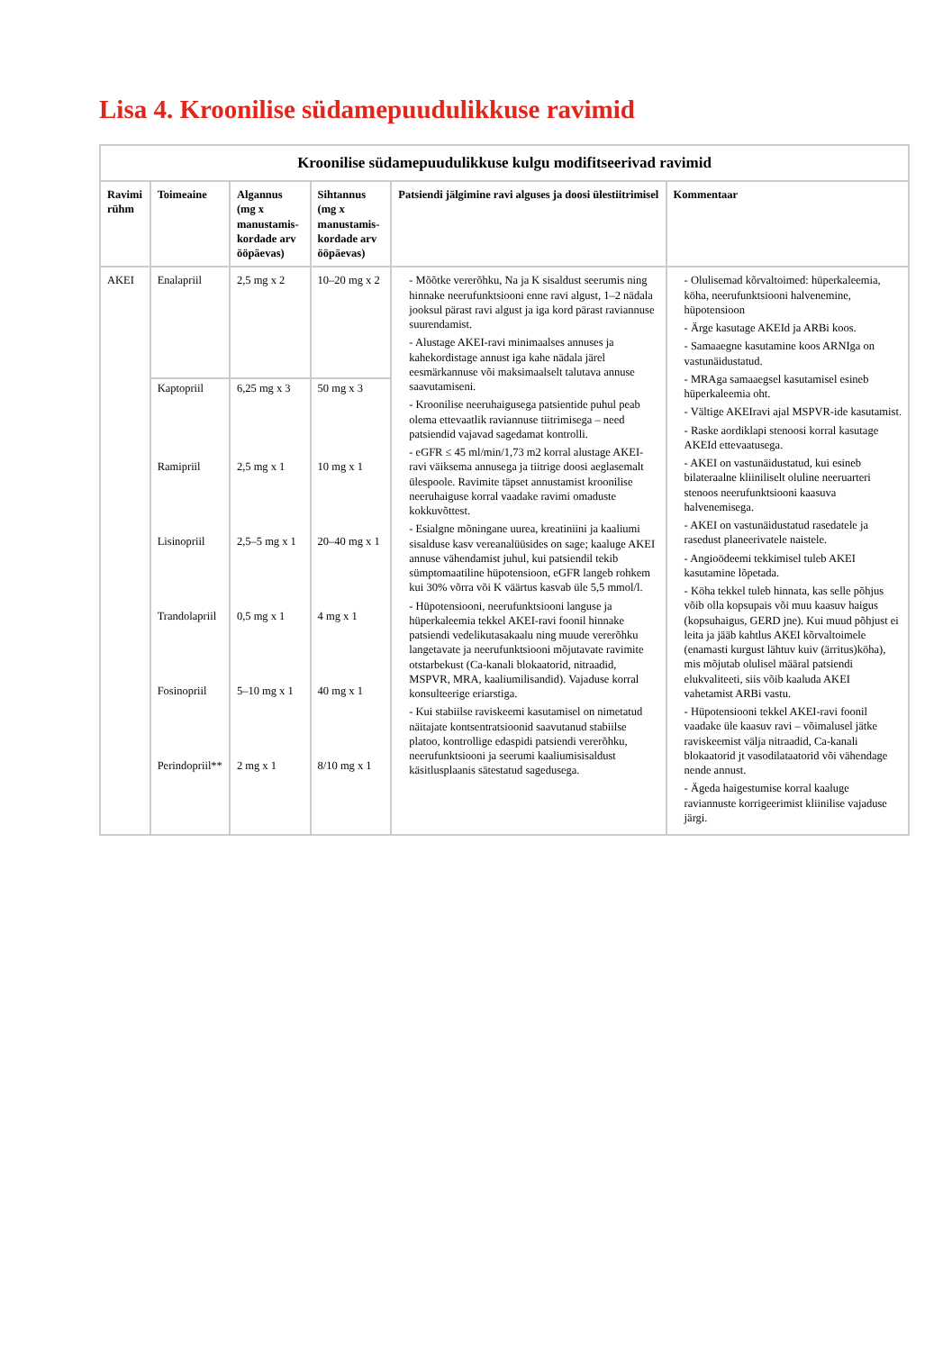Lisa 4. Kroonilise südamepuudulikkuse ravimid
Kroonilise südamepuudulikkuse kulgu modifitseerivad ravimid
| Ravimi rühm | Toimeaine | Algannus (mg x manustamis-kordade arv ööpäevas) | Sihtannus (mg x manustamis-kordade arv ööpäevas) | Patsiendi jälgimine ravi alguses ja doosi ülestiitrimisel | Kommentaar |
| --- | --- | --- | --- | --- | --- |
| AKEI | Enalapriil | 2,5 mg x 2 | 10–20 mg x 2 | - Mõõtke vererõhku, Na ja K sisaldust seerumis ning hinnake neerufunktsiooni enne ravi algust, 1–2 nädala jooksul pärast ravi algust ja iga kord pärast raviannuse suurendamist. - Alustage AKEI-ravi minimaalses annuses ja kahekordistage annust iga kahe nädala järel eesmärkannuse või maksimaalselt talutava annuse saavutamiseni. - Kroonilise neeruhaigusega patsientide puhul peab olema ettevaatlik raviannuse tiitrimisega – need patsiendid vajavad sagedamat kontrolli. - eGFR ≤ 45 ml/min/1,73 m2 korral alustage AKEI-ravi väiksema annusega ja tiitrige doosi aeglasemalt ülespoole. Ravimite täpset annustamist kroonilise neeruhaiguse korral vaadake ravimi omaduste kokkuvõttest. - Esialgne mõningane uurea, kreatiniini ja kaaliumi sisalduse kasv vereanalüüsides on sage; kaaluge AKEI annuse vähendamist juhul, kui patsiendil tekib sümptomaatiline hüpotensioon, eGFR langeb rohkem kui 30% võrra või K väärtus kasvab üle 5,5 mmol/l. - Hüpotensiooni, neerufunktsiooni languse ja hüperkaleemia tekkel AKEI-ravi foonil hinnake patsiendi vedelikutasakaalu ning muude vererõhku langetavate ja neerufunktsiooni mõjutavate ravimite otstarbekust (Ca-kanali blokaatorid, nitraadid, MSPVR, MRA, kaaliumilisandid). Vajaduse korral konsulteerige eriarstiga. - Kui stabiilse raviskeemi kasutamisel on nimetatud näitajate kontsentratsioonid saavutanud stabiilse platoo, kontrollige edaspidi patsiendi vererõhku, neerufunktsiooni ja seerumi kaaliumisisaldust käsitlusplaanis sätestatud sagedusega. | - Olulisemad kõrvaltoimed: hüperkaleemia, köha, neerufunktsiooni halvenemine, hüpotensioon - Ärge kasutage AKEId ja ARBi koos. - Samaaegne kasutamine koos ARNIga on vastunäidustatud. - MRAga samaaegsel kasutamisel esineb hüperkaleemia oht. - Vältige AKEIravi ajal MSPVR-ide kasutamist. - Raske aordiklapi stenoosi korral kasutage AKEId ettevaatusega. - AKEI on vastunäidustatud, kui esineb bilateraalne kliiniliselt oluline neeruarteri stenoos neerufunktsiooni kaasuva halvenemisega. - AKEI on vastunäidustatud rasedatele ja rasedust planeerivatele naistele. - Angioödeemi tekkimisel tuleb AKEI kasutamine lõpetada. - Köha tekkel tuleb hinnata, kas selle põhjus võib olla kopsupais või muu kaasuv haigus (kopsuhaigus, GERD jne). Kui muud põhjust ei leita ja jääb kahtlus AKEI kõrvaltoimele (enamasti kurgust lähtuv kuiv (ärritus)köha), mis mõjutab olulisel määral patsiendi elukvaliteeti, siis võib kaaluda AKEI vahetamist ARBi vastu. - Hüpotensiooni tekkel AKEI-ravi foonil vaadake üle kaasuv ravi – võimalusel jätke raviskeemist välja nitraadid, Ca-kanali blokaatorid jt vasodilataatorid või vähendage nende annust. - Ägeda haigestumise korral kaaluge raviannuste korrigeerimist kliinilise vajaduse järgi. |
| | Kaptopriil | 6,25 mg x 3 | 50 mg x 3 | | |
| | Ramipriil | 2,5 mg x 1 | 10 mg x 1 | | |
| | Lisinopriil | 2,5–5 mg x 1 | 20–40 mg x 1 | | |
| | Trandolapriil | 0,5 mg x 1 | 4 mg x 1 | | |
| | Fosinopriil | 5–10 mg x 1 | 40 mg x 1 | | |
| | Perindopriil** | 2 mg x 1 | 8/10 mg x 1 | | |